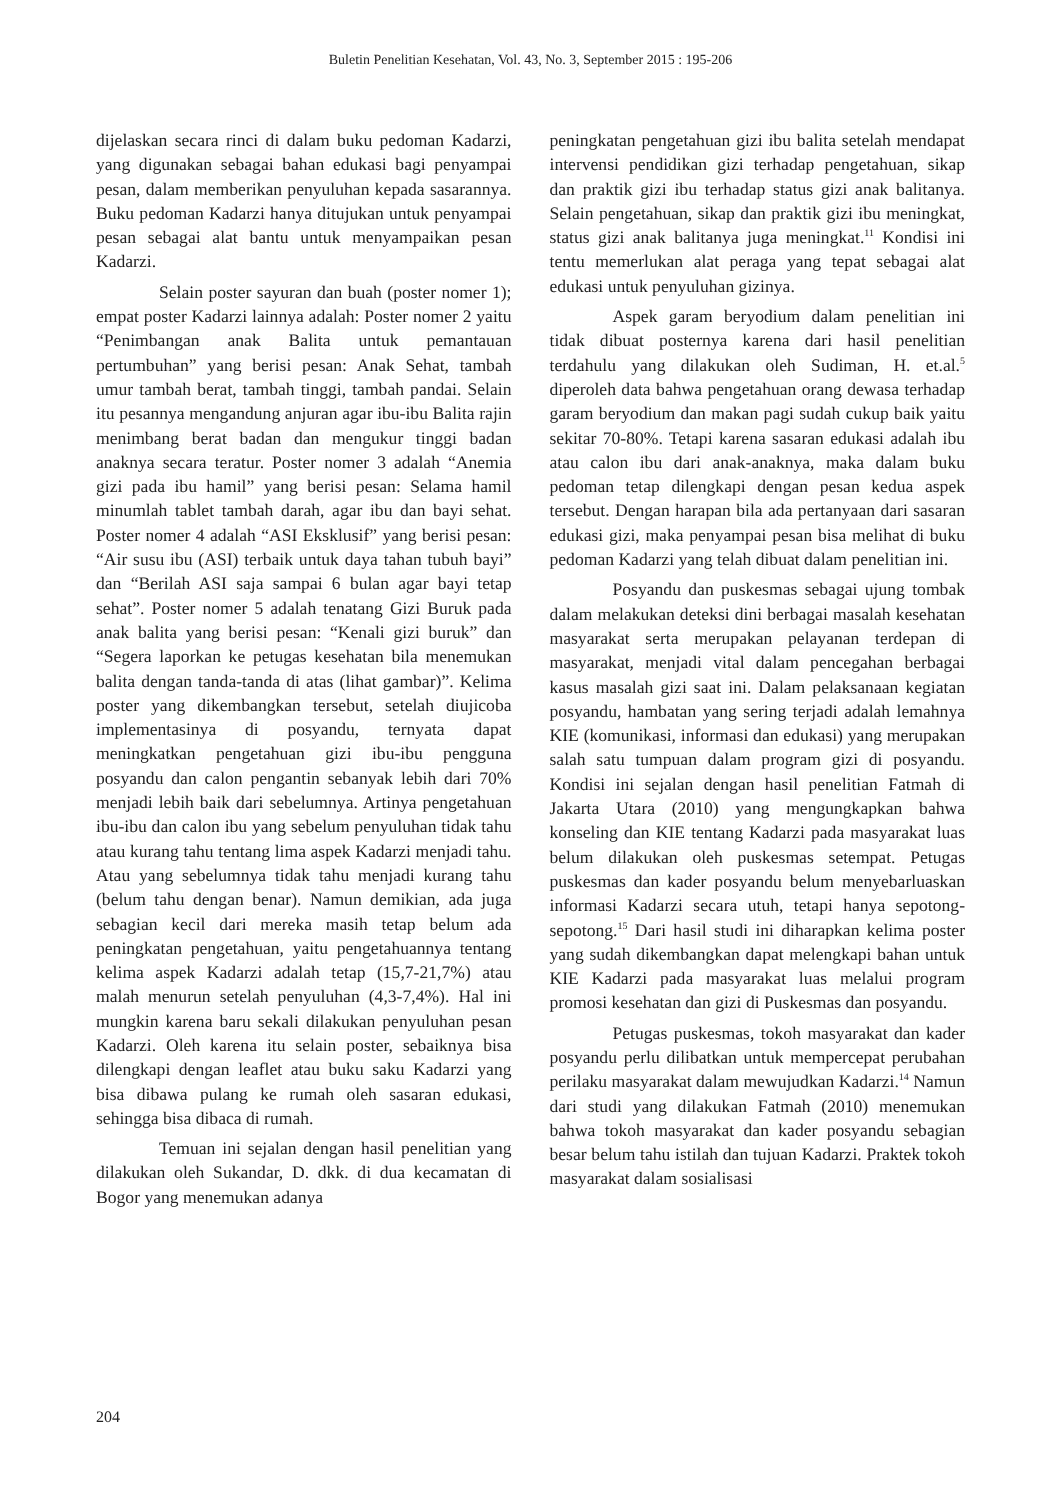Buletin Penelitian Kesehatan, Vol. 43, No. 3, September 2015 : 195-206
dijelaskan secara rinci di dalam buku pedoman Kadarzi, yang digunakan sebagai bahan edukasi bagi penyampai pesan, dalam memberikan penyuluhan kepada sasarannya. Buku pedoman Kadarzi hanya ditujukan untuk penyampai pesan sebagai alat bantu untuk menyampaikan pesan Kadarzi.
Selain poster sayuran dan buah (poster nomer 1); empat poster Kadarzi lainnya adalah: Poster nomer 2 yaitu “Penimbangan anak Balita untuk pemantauan pertumbuhan” yang berisi pesan: Anak Sehat, tambah umur tambah berat, tambah tinggi, tambah pandai. Selain itu pesannya mengandung anjuran agar ibu-ibu Balita rajin menimbang berat badan dan mengukur tinggi badan anaknya secara teratur. Poster nomer 3 adalah “Anemia gizi pada ibu hamil” yang berisi pesan: Selama hamil minumlah tablet tambah darah, agar ibu dan bayi sehat. Poster nomer 4 adalah “ASI Eksklusif” yang berisi pesan: “Air susu ibu (ASI) terbaik untuk daya tahan tubuh bayi” dan “Berilah ASI saja sampai 6 bulan agar bayi tetap sehat”. Poster nomer 5 adalah tenatang Gizi Buruk pada anak balita yang berisi pesan: “Kenali gizi buruk” dan “Segera laporkan ke petugas kesehatan bila menemukan balita dengan tanda-tanda di atas (lihat gambar)”. Kelima poster yang dikembangkan tersebut, setelah diujicoba implementasinya di posyandu, ternyata dapat meningkatkan pengetahuan gizi ibu-ibu pengguna posyandu dan calon pengantin sebanyak lebih dari 70% menjadi lebih baik dari sebelumnya. Artinya pengetahuan ibu-ibu dan calon ibu yang sebelum penyuluhan tidak tahu atau kurang tahu tentang lima aspek Kadarzi menjadi tahu. Atau yang sebelumnya tidak tahu menjadi kurang tahu (belum tahu dengan benar). Namun demikian, ada juga sebagian kecil dari mereka masih tetap belum ada peningkatan pengetahuan, yaitu pengetahuannya tentang kelima aspek Kadarzi adalah tetap (15,7-21,7%) atau malah menurun setelah penyuluhan (4,3-7,4%). Hal ini mungkin karena baru sekali dilakukan penyuluhan pesan Kadarzi. Oleh karena itu selain poster, sebaiknya bisa dilengkapi dengan leaflet atau buku saku Kadarzi yang bisa dibawa pulang ke rumah oleh sasaran edukasi, sehingga bisa dibaca di rumah.
Temuan ini sejalan dengan hasil penelitian yang dilakukan oleh Sukandar, D. dkk. di dua kecamatan di Bogor yang menemukan adanya
peningkatan pengetahuan gizi ibu balita setelah mendapat intervensi pendidikan gizi terhadap pengetahuan, sikap dan praktik gizi ibu terhadap status gizi anak balitanya. Selain pengetahuan, sikap dan praktik gizi ibu meningkat, status gizi anak balitanya juga meningkat.<sup>11</sup> Kondisi ini tentu memerlukan alat peraga yang tepat sebagai alat edukasi untuk penyuluhan gizinya.
Aspek garam beryodium dalam penelitian ini tidak dibuat posternya karena dari hasil penelitian terdahulu yang dilakukan oleh Sudiman, H. et.al.<sup>5</sup> diperoleh data bahwa pengetahuan orang dewasa terhadap garam beryodium dan makan pagi sudah cukup baik yaitu sekitar 70-80%. Tetapi karena sasaran edukasi adalah ibu atau calon ibu dari anak-anaknya, maka dalam buku pedoman tetap dilengkapi dengan pesan kedua aspek tersebut. Dengan harapan bila ada pertanyaan dari sasaran edukasi gizi, maka penyampai pesan bisa melihat di buku pedoman Kadarzi yang telah dibuat dalam penelitian ini.
Posyandu dan puskesmas sebagai ujung tombak dalam melakukan deteksi dini berbagai masalah kesehatan masyarakat serta merupakan pelayanan terdepan di masyarakat, menjadi vital dalam pencegahan berbagai kasus masalah gizi saat ini. Dalam pelaksanaan kegiatan posyandu, hambatan yang sering terjadi adalah lemahnya KIE (komunikasi, informasi dan edukasi) yang merupakan salah satu tumpuan dalam program gizi di posyandu. Kondisi ini sejalan dengan hasil penelitian Fatmah di Jakarta Utara (2010) yang mengungkapkan bahwa konseling dan KIE tentang Kadarzi pada masyarakat luas belum dilakukan oleh puskesmas setempat. Petugas puskesmas dan kader posyandu belum menyebarluaskan informasi Kadarzi secara utuh, tetapi hanya sepotong-sepotong.<sup>15</sup> Dari hasil studi ini diharapkan kelima poster yang sudah dikembangkan dapat melengkapi bahan untuk KIE Kadarzi pada masyarakat luas melalui program promosi kesehatan dan gizi di Puskesmas dan posyandu.
Petugas puskesmas, tokoh masyarakat dan kader posyandu perlu dilibatkan untuk mempercepat perubahan perilaku masyarakat dalam mewujudkan Kadarzi.<sup>14</sup> Namun dari studi yang dilakukan Fatmah (2010) menemukan bahwa tokoh masyarakat dan kader posyandu sebagian besar belum tahu istilah dan tujuan Kadarzi. Praktek tokoh masyarakat dalam sosialisasi
204